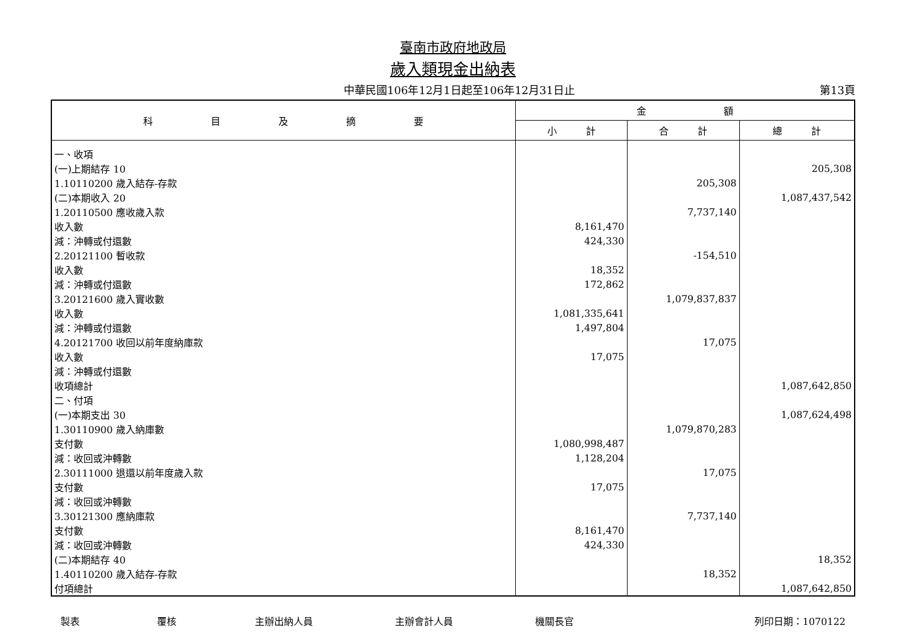臺南市政府地政局
歲入類現金出納表
中華民國106年12月1日起至106年12月31日止
第13頁
| 科 目 及 摘 要 | 金 額 | | |
| --- | --- | --- | --- |
| | 小 計 | 合 計 | 總 計 |
| 一、收項 | | | |
| (一)上期結存 10 | | | 205,308 |
| 1.10110200 歲入結存-存款 | | 205,308 | |
| (二)本期收入 20 | | | 1,087,437,542 |
| 1.20110500 應收歲入款 | | 7,737,140 | |
| 收入數 | 8,161,470 | | |
| 減：沖轉或付還數 | 424,330 | | |
| 2.20121100 暫收款 | | -154,510 | |
| 收入數 | 18,352 | | |
| 減：沖轉或付還數 | 172,862 | | |
| 3.20121600 歲入實收數 | | 1,079,837,837 | |
| 收入數 | 1,081,335,641 | | |
| 減：沖轉或付還數 | 1,497,804 | | |
| 4.20121700 收回以前年度納庫款 | | 17,075 | |
| 收入數 | 17,075 | | |
| 減：沖轉或付還數 | | | |
| 收項總計 | | | 1,087,642,850 |
| 二、付項 | | | |
| (一)本期支出 30 | | | 1,087,624,498 |
| 1.30110900 歲入納庫數 | | 1,079,870,283 | |
| 支付數 | 1,080,998,487 | | |
| 減：收回或沖轉數 | 1,128,204 | | |
| 2.30111000 退還以前年度歲入款 | | 17,075 | |
| 支付數 | 17,075 | | |
| 減：收回或沖轉數 | | | |
| 3.30121300 應納庫款 | | 7,737,140 | |
| 支付數 | 8,161,470 | | |
| 減：收回或沖轉數 | 424,330 | | |
| (二)本期結存 40 | | | 18,352 |
| 1.40110200 歲入結存-存款 | | 18,352 | |
| 付項總計 | | | 1,087,642,850 |
製表 覆核 主辦出納人員 主辦會計人員 機關長官 列印日期：1070122